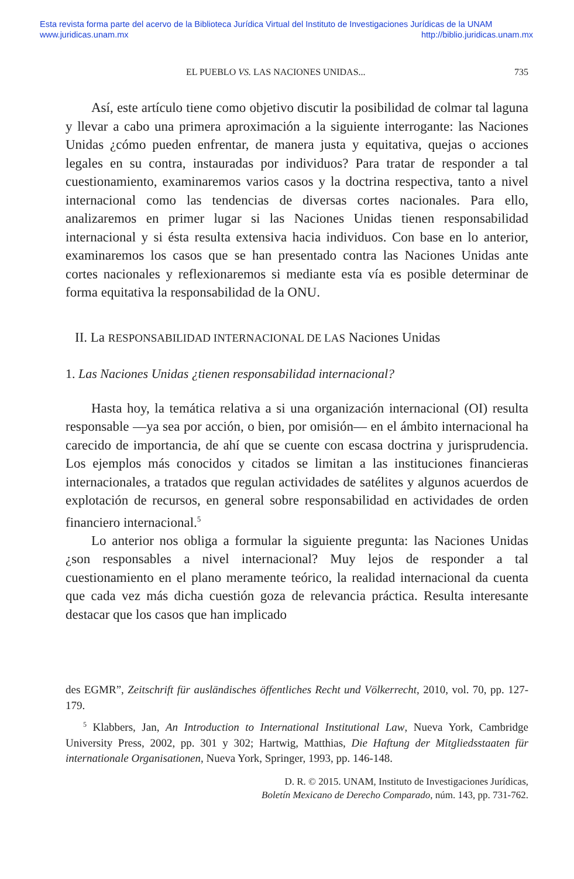Esta revista forma parte del acervo de la Biblioteca Jurídica Virtual del Instituto de Investigaciones Jurídicas de la UNAM
www.juridicas.unam.mx http://biblio.juridicas.unam.mx
EL PUEBLO VS. LAS NACIONES UNIDAS... 735
Así, este artículo tiene como objetivo discutir la posibilidad de colmar tal laguna y llevar a cabo una primera aproximación a la siguiente interrogante: las Naciones Unidas ¿cómo pueden enfrentar, de manera justa y equitativa, quejas o acciones legales en su contra, instauradas por individuos? Para tratar de responder a tal cuestionamiento, examinaremos varios casos y la doctrina respectiva, tanto a nivel internacional como las tendencias de diversas cortes nacionales. Para ello, analizaremos en primer lugar si las Naciones Unidas tienen responsabilidad internacional y si ésta resulta extensiva hacia individuos. Con base en lo anterior, examinaremos los casos que se han presentado contra las Naciones Unidas ante cortes nacionales y reflexionaremos si mediante esta vía es posible determinar de forma equitativa la responsabilidad de la ONU.
II. La RESPONSABILIDAD INTERNACIONAL DE LAS Naciones Unidas
1. Las Naciones Unidas ¿tienen responsabilidad internacional?
Hasta hoy, la temática relativa a si una organización internacional (OI) resulta responsable —ya sea por acción, o bien, por omisión— en el ámbito internacional ha carecido de importancia, de ahí que se cuente con escasa doctrina y jurisprudencia. Los ejemplos más conocidos y citados se limitan a las instituciones financieras internacionales, a tratados que regulan actividades de satélites y algunos acuerdos de explotación de recursos, en general sobre responsabilidad en actividades de orden financiero internacional.<sup>5</sup>
Lo anterior nos obliga a formular la siguiente pregunta: las Naciones Unidas ¿son responsables a nivel internacional? Muy lejos de responder a tal cuestionamiento en el plano meramente teórico, la realidad internacional da cuenta que cada vez más dicha cuestión goza de relevancia práctica. Resulta interesante destacar que los casos que han implicado
des EGMR”, Zeitschrift für ausländisches öffentliches Recht und Völkerrecht, 2010, vol. 70, pp. 127-179.
<sup>5</sup> Klabbers, Jan, An Introduction to International Institutional Law, Nueva York, Cambridge University Press, 2002, pp. 301 y 302; Hartwig, Matthias, Die Haftung der Mitgliedsstaaten für internationale Organisationen, Nueva York, Springer, 1993, pp. 146-148.
D. R. © 2015. UNAM, Instituto de Investigaciones Jurídicas,
Boletín Mexicano de Derecho Comparado, núm. 143, pp. 731-762.